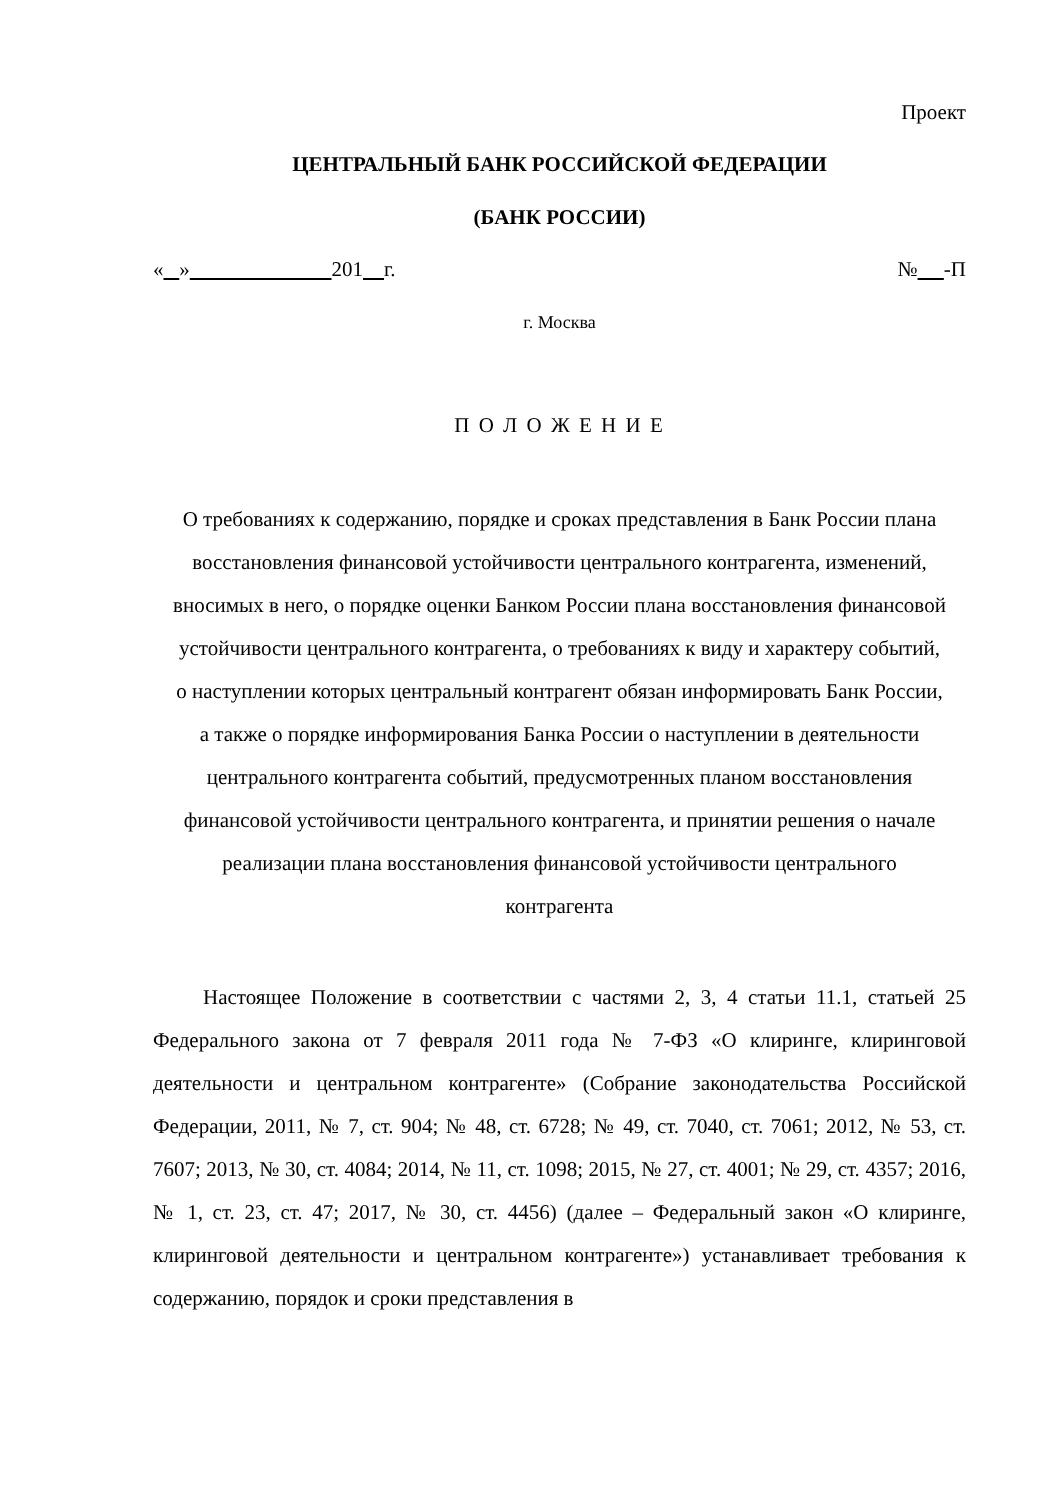Проект
ЦЕНТРАЛЬНЫЙ БАНК РОССИЙСКОЙ ФЕДЕРАЦИИ
(БАНК РОССИИ)
« » 201 г. № -П
г. Москва
П О Л О Ж Е Н И Е
О требованиях к содержанию, порядке и сроках представления в Банк России плана восстановления финансовой устойчивости центрального контрагента, изменений, вносимых в него, о порядке оценки Банком России плана восстановления финансовой устойчивости центрального контрагента, о требованиях к виду и характеру событий, о наступлении которых центральный контрагент обязан информировать Банк России, а также о порядке информирования Банка России о наступлении в деятельности центрального контрагента событий, предусмотренных планом восстановления финансовой устойчивости центрального контрагента, и принятии решения о начале реализации плана восстановления финансовой устойчивости центрального контрагента
Настоящее Положение в соответствии с частями 2, 3, 4 статьи 11.1, статьей 25 Федерального закона от 7 февраля 2011 года № 7-ФЗ «О клиринге, клиринговой деятельности и центральном контрагенте» (Собрание законодательства Российской Федерации, 2011, № 7, ст. 904; № 48, ст. 6728; № 49, ст. 7040, ст. 7061; 2012, № 53, ст. 7607; 2013, № 30, ст. 4084; 2014, № 11, ст. 1098; 2015, № 27, ст. 4001; № 29, ст. 4357; 2016, № 1, ст. 23, ст. 47; 2017, № 30, ст. 4456) (далее – Федеральный закон «О клиринге, клиринговой деятельности и центральном контрагенте») устанавливает требования к содержанию, порядок и сроки представления в